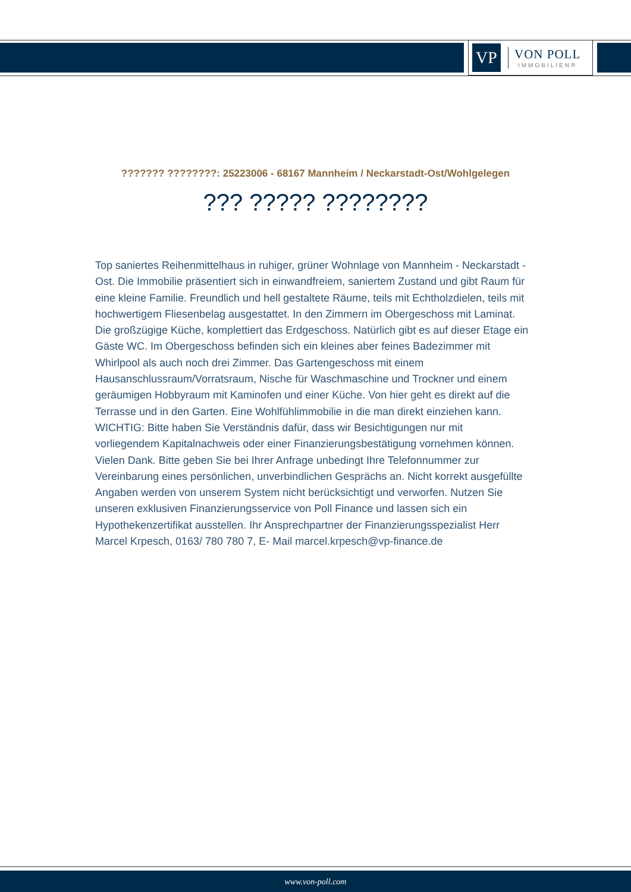VP
VON POLL
IMMOBILIEN®
??????? ????????: 25223006 - 68167 Mannheim / Neckarstadt-Ost/Wohlgelegen
??? ????? ????????
Top saniertes Reihenmittelhaus in ruhiger, grüner Wohnlage von Mannheim - Neckarstadt - Ost. Die Immobilie präsentiert sich in einwandfreiem, saniertem Zustand und gibt Raum für eine kleine Familie. Freundlich und hell gestaltete Räume, teils mit Echtholzdielen, teils mit hochwertigem Fliesenbelag ausgestattet. In den Zimmern im Obergeschoss mit Laminat. Die großzügige Küche, komplettiert das Erdgeschoss. Natürlich gibt es auf dieser Etage ein Gäste WC. Im Obergeschoss befinden sich ein kleines aber feines Badezimmer mit Whirlpool als auch noch drei Zimmer. Das Gartengeschoss mit einem Hausanschlussraum/Vorratsraum, Nische für Waschmaschine und Trockner und einem geräumigen Hobbyraum mit Kaminofen und einer Küche. Von hier geht es direkt auf die Terrasse und in den Garten. Eine Wohlfühlimmobilie in die man direkt einziehen kann. WICHTIG: Bitte haben Sie Verständnis dafür, dass wir Besichtigungen nur mit vorliegendem Kapitalnachweis oder einer Finanzierungsbestätigung vornehmen können. Vielen Dank. Bitte geben Sie bei Ihrer Anfrage unbedingt Ihre Telefonnummer zur Vereinbarung eines persönlichen, unverbindlichen Gesprächs an. Nicht korrekt ausgefüllte Angaben werden von unserem System nicht berücksichtigt und verworfen. Nutzen Sie unseren exklusiven Finanzierungsservice von Poll Finance und lassen sich ein Hypothekenzertifikat ausstellen. Ihr Ansprechpartner der Finanzierungsspezialist Herr Marcel Krpesch, 0163/ 780 780 7, E- Mail marcel.krpesch@vp-finance.de
www.von-poll.com